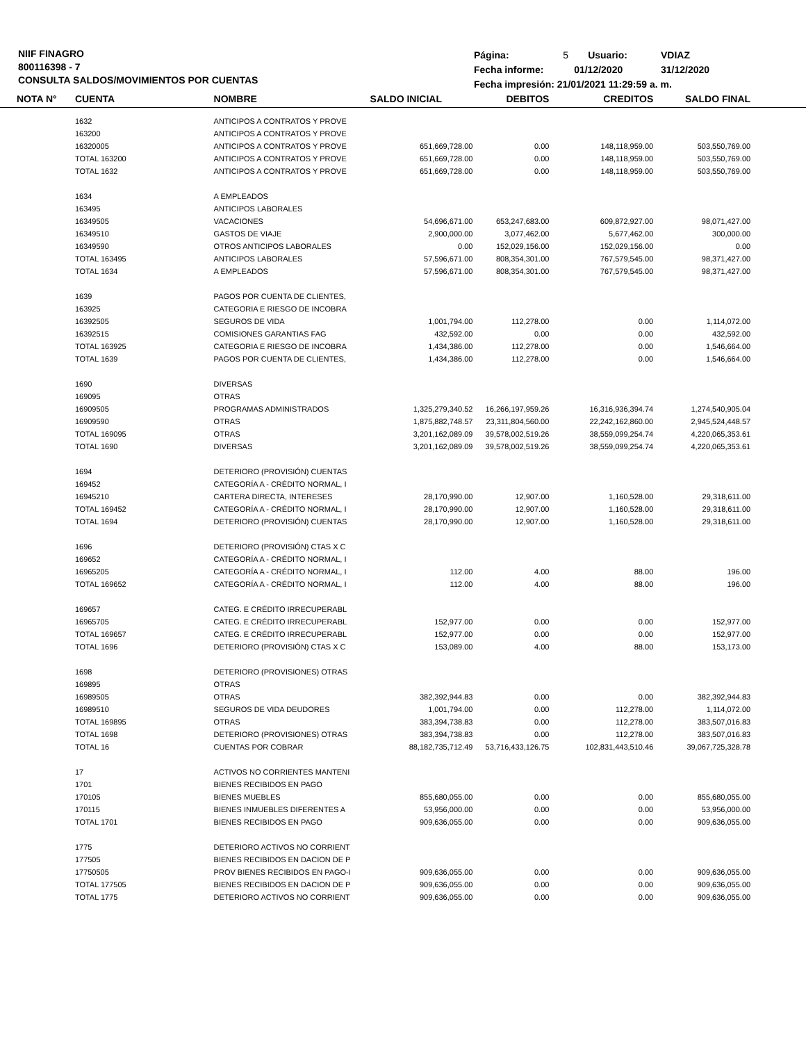NIIF FINAGRO
800116398 - 7
CONSULTA SALDOS/MOVIMIENTOS POR CUENTAS
| Página: | 5 | Usuario: | VDIAZ |
| Fecha informe: | | 01/12/2020 | 31/12/2020 |
| Fecha impresión: 21/01/2021 11:29:59 a. m. | | | |
| NOTA N° | CUENTA | NOMBRE | SALDO INICIAL | DEBITOS | CREDITOS | SALDO FINAL | |
| --- | --- | --- | --- | --- | --- | --- | --- |
| | 1632 | ANTICIPOS A CONTRATOS Y PROVE | | | | | |
| | 163200 | ANTICIPOS A CONTRATOS Y PROVE | | | | | |
| | 16320005 | ANTICIPOS A CONTRATOS Y PROVE | 651,669,728.00 | 0.00 | 148,118,959.00 | 503,550,769.00 | |
| | TOTAL 163200 | ANTICIPOS A CONTRATOS Y PROVE | 651,669,728.00 | 0.00 | 148,118,959.00 | 503,550,769.00 | |
| | TOTAL 1632 | ANTICIPOS A CONTRATOS Y PROVE | 651,669,728.00 | 0.00 | 148,118,959.00 | 503,550,769.00 | |
| | 1634 | A EMPLEADOS | | | | | |
| | 163495 | ANTICIPOS LABORALES | | | | | |
| | 16349505 | VACACIONES | 54,696,671.00 | 653,247,683.00 | 609,872,927.00 | 98,071,427.00 | |
| | 16349510 | GASTOS DE VIAJE | 2,900,000.00 | 3,077,462.00 | 5,677,462.00 | 300,000.00 | |
| | 16349590 | OTROS ANTICIPOS LABORALES | 0.00 | 152,029,156.00 | 152,029,156.00 | 0.00 | |
| | TOTAL 163495 | ANTICIPOS LABORALES | 57,596,671.00 | 808,354,301.00 | 767,579,545.00 | 98,371,427.00 | |
| | TOTAL 1634 | A EMPLEADOS | 57,596,671.00 | 808,354,301.00 | 767,579,545.00 | 98,371,427.00 | |
| | 1639 | PAGOS POR CUENTA DE CLIENTES, | | | | | |
| | 163925 | CATEGORIA E RIESGO DE INCOBRA | | | | | |
| | 16392505 | SEGUROS DE VIDA | 1,001,794.00 | 112,278.00 | 0.00 | 1,114,072.00 | |
| | 16392515 | COMISIONES GARANTIAS FAG | 432,592.00 | 0.00 | 0.00 | 432,592.00 | |
| | TOTAL 163925 | CATEGORIA E RIESGO DE INCOBRA | 1,434,386.00 | 112,278.00 | 0.00 | 1,546,664.00 | |
| | TOTAL 1639 | PAGOS POR CUENTA DE CLIENTES, | 1,434,386.00 | 112,278.00 | 0.00 | 1,546,664.00 | |
| | 1690 | DIVERSAS | | | | | |
| | 169095 | OTRAS | | | | | |
| | 16909505 | PROGRAMAS ADMINISTRADOS | 1,325,279,340.52 | 16,266,197,959.26 | 16,316,936,394.74 | 1,274,540,905.04 | |
| | 16909590 | OTRAS | 1,875,882,748.57 | 23,311,804,560.00 | 22,242,162,860.00 | 2,945,524,448.57 | |
| | TOTAL 169095 | OTRAS | 3,201,162,089.09 | 39,578,002,519.26 | 38,559,099,254.74 | 4,220,065,353.61 | |
| | TOTAL 1690 | DIVERSAS | 3,201,162,089.09 | 39,578,002,519.26 | 38,559,099,254.74 | 4,220,065,353.61 | |
| | 1694 | DETERIORO (PROVISIÓN) CUENTAS | | | | | |
| | 169452 | CATEGORÍA A - CRÉDITO NORMAL, I | | | | | |
| | 16945210 | CARTERA DIRECTA, INTERESES | 28,170,990.00 | 12,907.00 | 1,160,528.00 | 29,318,611.00 | |
| | TOTAL 169452 | CATEGORÍA A - CRÉDITO NORMAL, I | 28,170,990.00 | 12,907.00 | 1,160,528.00 | 29,318,611.00 | |
| | TOTAL 1694 | DETERIORO (PROVISIÓN) CUENTAS | 28,170,990.00 | 12,907.00 | 1,160,528.00 | 29,318,611.00 | |
| | 1696 | DETERIORO (PROVISIÓN) CTAS X C | | | | | |
| | 169652 | CATEGORÍA A - CRÉDITO NORMAL, I | | | | | |
| | 16965205 | CATEGORÍA A - CRÉDITO NORMAL, I | 112.00 | 4.00 | 88.00 | 196.00 | |
| | TOTAL 169652 | CATEGORÍA A - CRÉDITO NORMAL, I | 112.00 | 4.00 | 88.00 | 196.00 | |
| | 169657 | CATEG. E CRÉDITO IRRECUPERABL | | | | | |
| | 16965705 | CATEG. E CRÉDITO IRRECUPERABL | 152,977.00 | 0.00 | 0.00 | 152,977.00 | |
| | TOTAL 169657 | CATEG. E CRÉDITO IRRECUPERABL | 152,977.00 | 0.00 | 0.00 | 152,977.00 | |
| | TOTAL 1696 | DETERIORO (PROVISIÓN) CTAS X C | 153,089.00 | 4.00 | 88.00 | 153,173.00 | |
| | 1698 | DETERIORO (PROVISIONES) OTRAS | | | | | |
| | 169895 | OTRAS | | | | | |
| | 16989505 | OTRAS | 382,392,944.83 | 0.00 | 0.00 | 382,392,944.83 | |
| | 16989510 | SEGUROS DE VIDA DEUDORES | 1,001,794.00 | 0.00 | 112,278.00 | 1,114,072.00 | |
| | TOTAL 169895 | OTRAS | 383,394,738.83 | 0.00 | 112,278.00 | 383,507,016.83 | |
| | TOTAL 1698 | DETERIORO (PROVISIONES) OTRAS | 383,394,738.83 | 0.00 | 112,278.00 | 383,507,016.83 | |
| | TOTAL 16 | CUENTAS POR COBRAR | 88,182,735,712.49 | 53,716,433,126.75 | 102,831,443,510.46 | 39,067,725,328.78 | |
| | 17 | ACTIVOS NO CORRIENTES MANTENI | | | | | |
| | 1701 | BIENES RECIBIDOS EN PAGO | | | | | |
| | 170105 | BIENES MUEBLES | 855,680,055.00 | 0.00 | 0.00 | 855,680,055.00 | |
| | 170115 | BIENES INMUEBLES DIFERENTES A | 53,956,000.00 | 0.00 | 0.00 | 53,956,000.00 | |
| | TOTAL 1701 | BIENES RECIBIDOS EN PAGO | 909,636,055.00 | 0.00 | 0.00 | 909,636,055.00 | |
| | 1775 | DETERIORO ACTIVOS NO CORRIENT | | | | | |
| | 177505 | BIENES RECIBIDOS EN DACION DE P | | | | | |
| | 17750505 | PROV BIENES RECIBIDOS EN PAGO-I | 909,636,055.00 | 0.00 | 0.00 | 909,636,055.00 | |
| | TOTAL 177505 | BIENES RECIBIDOS EN DACION DE P | 909,636,055.00 | 0.00 | 0.00 | 909,636,055.00 | |
| | TOTAL 1775 | DETERIORO ACTIVOS NO CORRIENT | 909,636,055.00 | 0.00 | 0.00 | 909,636,055.00 | |